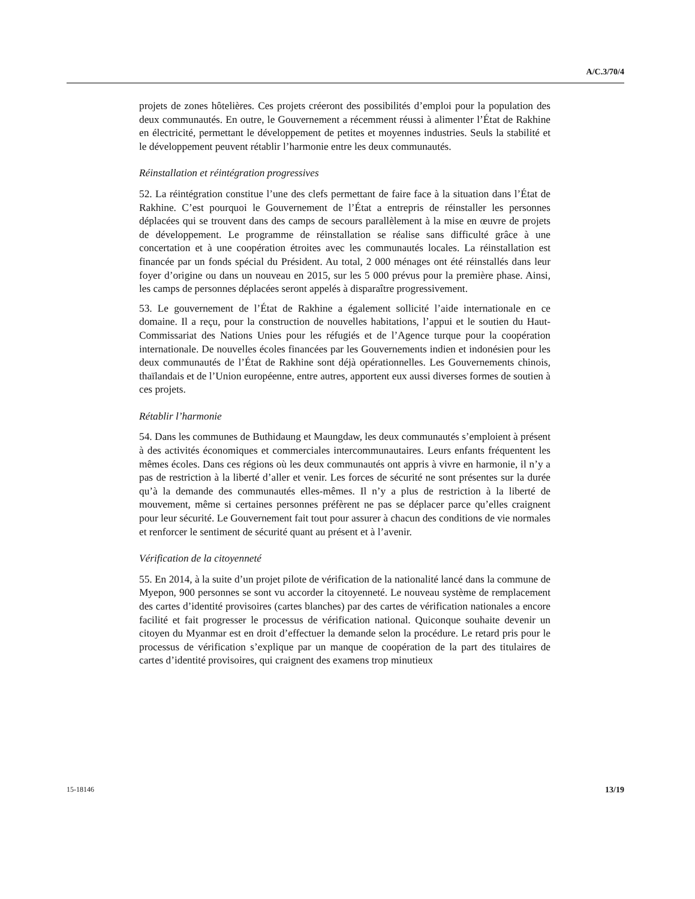A/C.3/70/4
projets de zones hôtelières. Ces projets créeront des possibilités d’emploi pour la population des deux communautés. En outre, le Gouvernement a récemment réussi à alimenter l’État de Rakhine en électricité, permettant le développement de petites et moyennes industries. Seuls la stabilité et le développement peuvent rétablir l’harmonie entre les deux communautés.
Réinstallation et réintégration progressives
52. La réintégration constitue l’une des clefs permettant de faire face à la situation dans l’État de Rakhine. C’est pourquoi le Gouvernement de l’État a entrepris de réinstaller les personnes déplacées qui se trouvent dans des camps de secours parallèlement à la mise en œuvre de projets de développement. Le programme de réinstallation se réalise sans difficulté grâce à une concertation et à une coopération étroites avec les communautés locales. La réinstallation est financée par un fonds spécial du Président. Au total, 2 000 ménages ont été réinstallés dans leur foyer d’origine ou dans un nouveau en 2015, sur les 5 000 prévus pour la première phase. Ainsi, les camps de personnes déplacées seront appelés à disparaître progressivement.
53. Le gouvernement de l’État de Rakhine a également sollicité l’aide internationale en ce domaine. Il a reçu, pour la construction de nouvelles habitations, l’appui et le soutien du Haut-Commissariat des Nations Unies pour les réfugiés et de l’Agence turque pour la coopération internationale. De nouvelles écoles financées par les Gouvernements indien et indonésien pour les deux communautés de l’État de Rakhine sont déjà opérationnelles. Les Gouvernements chinois, thaïlandais et de l’Union européenne, entre autres, apportent eux aussi diverses formes de soutien à ces projets.
Rétablir l’harmonie
54. Dans les communes de Buthidaung et Maungdaw, les deux communautés s’emploient à présent à des activités économiques et commerciales intercommunautaires. Leurs enfants fréquentent les mêmes écoles. Dans ces régions où les deux communautés ont appris à vivre en harmonie, il n’y a pas de restriction à la liberté d’aller et venir. Les forces de sécurité ne sont présentes sur la durée qu’à la demande des communautés elles-mêmes. Il n’y a plus de restriction à la liberté de mouvement, même si certaines personnes préfèrent ne pas se déplacer parce qu’elles craignent pour leur sécurité. Le Gouvernement fait tout pour assurer à chacun des conditions de vie normales et renforcer le sentiment de sécurité quant au présent et à l’avenir.
Vérification de la citoyenneté
55. En 2014, à la suite d’un projet pilote de vérification de la nationalité lancé dans la commune de Myepon, 900 personnes se sont vu accorder la citoyenneté. Le nouveau système de remplacement des cartes d’identité provisoires (cartes blanches) par des cartes de vérification nationales a encore facilité et fait progresser le processus de vérification national. Quiconque souhaite devenir un citoyen du Myanmar est en droit d’effectuer la demande selon la procédure. Le retard pris pour le processus de vérification s’explique par un manque de coopération de la part des titulaires de cartes d’identité provisoires, qui craignent des examens trop minutieux
15-18146 13/19